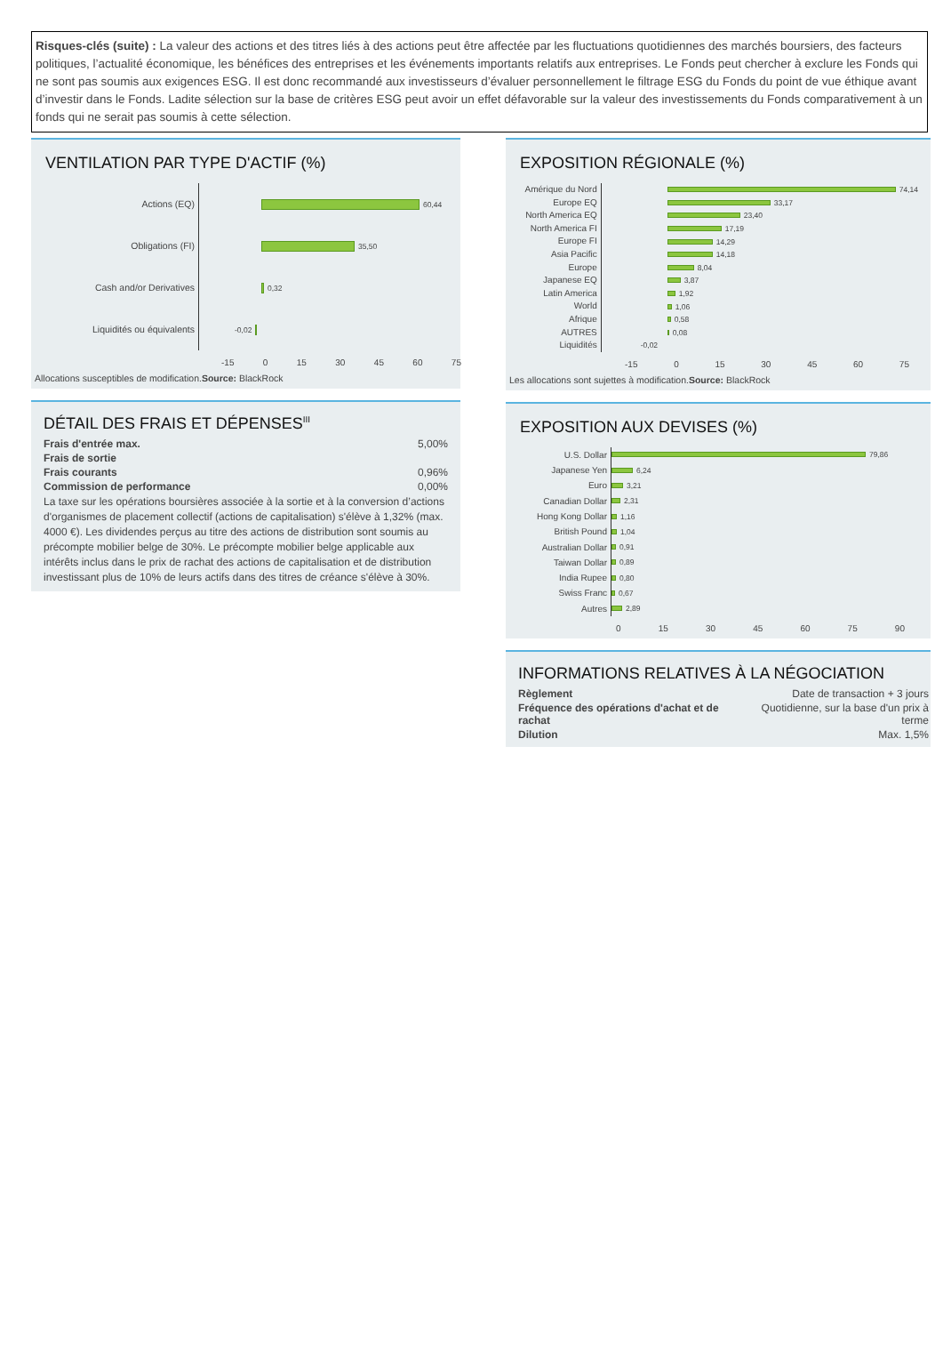Risques-clés (suite) : La valeur des actions et des titres liés à des actions peut être affectée par les fluctuations quotidiennes des marchés boursiers, des facteurs politiques, l’actualité économique, les bénéfices des entreprises et les événements importants relatifs aux entreprises. Le Fonds peut chercher à exclure les Fonds qui ne sont pas soumis aux exigences ESG. Il est donc recommandé aux investisseurs d’évaluer personnellement le filtrage ESG du Fonds du point de vue éthique avant d’investir dans le Fonds. Ladite sélection sur la base de critères ESG peut avoir un effet défavorable sur la valeur des investissements du Fonds comparativement à un fonds qui ne serait pas soumis à cette sélection.
VENTILATION PAR TYPE D'ACTIF (%)
Actions (EQ)
Obligations (FI)
Cash and/or Derivatives
Liquidités ou équivalents
60,44
35,50
0,32
-0,02
-15 0 15 30 45 60 75
Allocations susceptibles de modification.Source: BlackRock
DÉTAIL DES FRAIS ET DÉPENSES<sup>III</sup>
| Frais d'entrée max. | 5,00% |
| Frais de sortie | |
| Frais courants | 0,96% |
| Commission de performance | 0,00% |
| La taxe sur les opérations boursières associée à la sortie et à la conversion d’actions d'organismes de placement collectif (actions de capitalisation) s'élève à 1,32% (max. 4000 €). Les dividendes perçus au titre des actions de distribution sont soumis au précompte mobilier belge de 30%. Le précompte mobilier belge applicable aux intérêts inclus dans le prix de rachat des actions de capitalisation et de distribution investissant plus de 10% de leurs actifs dans des titres de créance s'élève à 30%. | |
EXPOSITION RÉGIONALE (%)
Amérique du Nord
Europe EQ
North America EQ
North America FI
Europe FI
Asia Pacific
Europe
Japanese EQ
Latin America
World
Afrique
AUTRES
Liquidités
74,14
33,17
23,40
17,19
14,29
14,18
8,04
3,87
1,92
1,06
0,58
0,08
-0,02
-15 0 15 30 45 60 75
Les allocations sont sujettes à modification.Source: BlackRock
EXPOSITION AUX DEVISES (%)
U.S. Dollar
Japanese Yen
Euro
Canadian Dollar
Hong Kong Dollar
British Pound
Australian Dollar
Taiwan Dollar
India Rupee
Swiss Franc
Autres
79,86
6,24
3,21
2,31
1,16
1,04
0,91
0,89
0,80
0,67
2,89
0 15 30 45 60 75 90
INFORMATIONS RELATIVES À LA NÉGOCIATION
| Règlement | Date de transaction + 3 jours |
| Fréquence des opérations d'achat et de rachat | Quotidienne, sur la base d'un prix à terme |
| Dilution | Max. 1,5% |